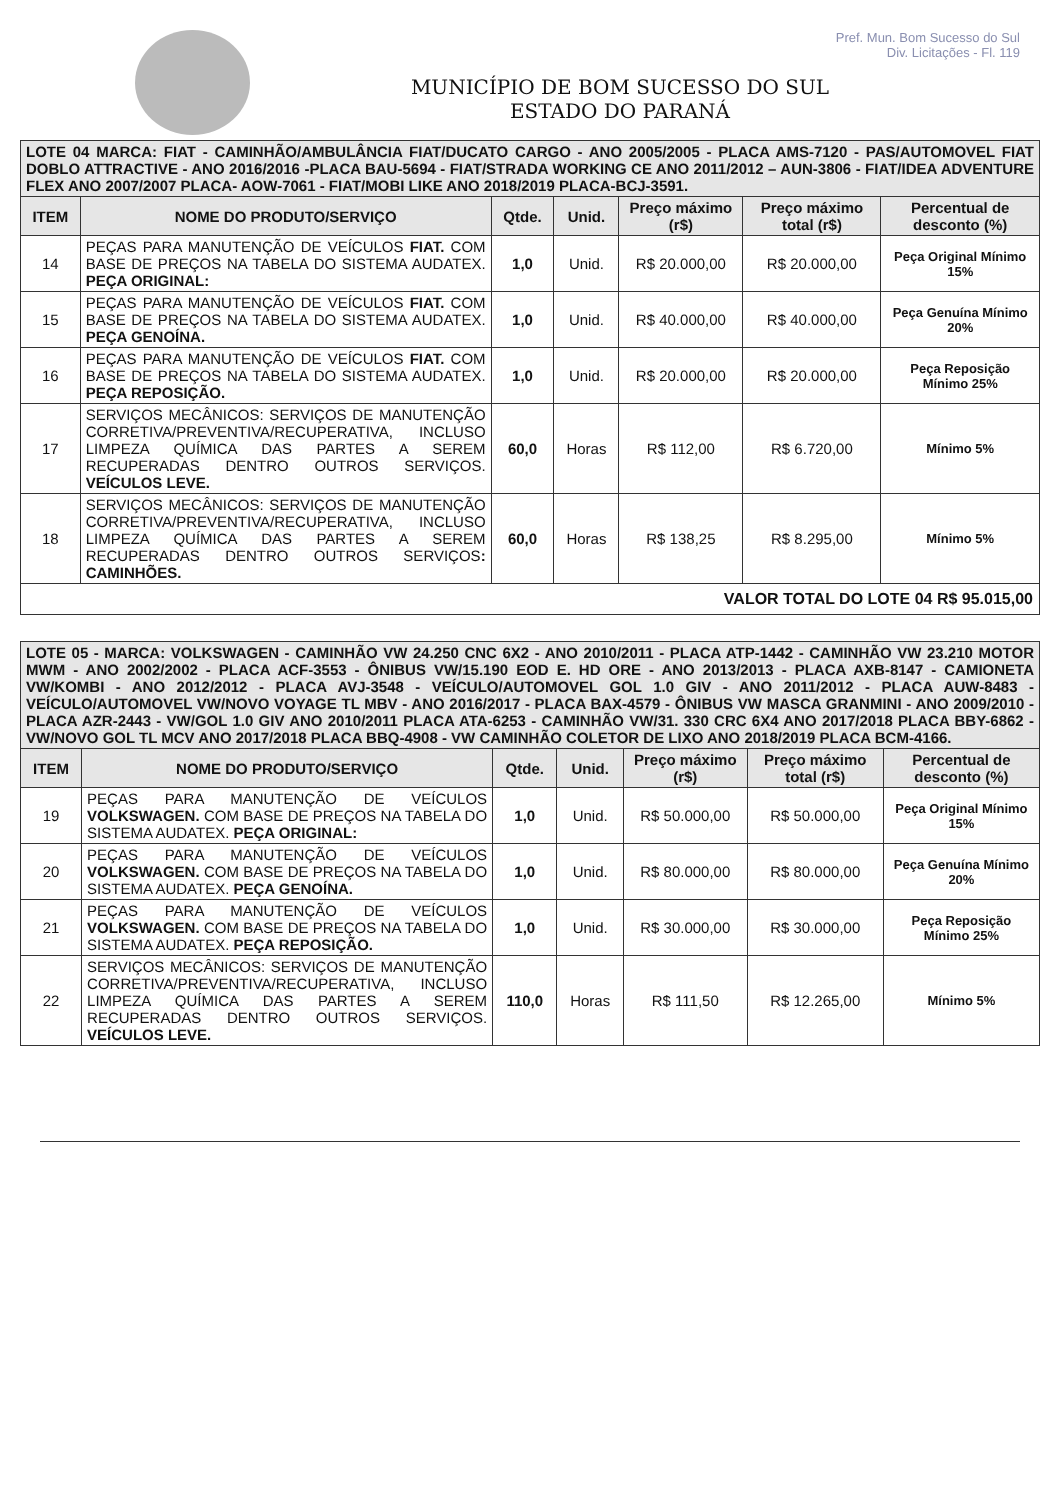Pref. Mun. Bom Sucesso do Sul
Div. Licitações - Fl. 119
MUNICÍPIO DE BOM SUCESSO DO SUL
ESTADO DO PARANÁ
| LOTE 04 MARCA: FIAT - CAMINHÃO/AMBULÂNCIA FIAT/DUCATO CARGO - ANO 2005/2005 - PLACA AMS-7120 - PAS/AUTOMOVEL FIAT DOBLO ATTRACTIVE - ANO 2016/2016 -PLACA BAU-5694 - FIAT/STRADA WORKING CE ANO 2011/2012 – AUN-3806 - FIAT/IDEA ADVENTURE FLEX ANO 2007/2007 PLACA- AOW-7061 - FIAT/MOBI LIKE ANO 2018/2019 PLACA-BCJ-3591. | | | | | | |
| ITEM | NOME DO PRODUTO/SERVIÇO | Qtde. | Unid. | Preço máximo (r$) | Preço máximo total (r$) | Percentual de desconto (%) |
| 14 | PEÇAS PARA MANUTENÇÃO DE VEÍCULOS FIAT. COM BASE DE PREÇOS NA TABELA DO SISTEMA AUDATEX. PEÇA ORIGINAL: | 1,0 | Unid. | R$ 20.000,00 | R$ 20.000,00 | Peça Original Mínimo 15% |
| 15 | PEÇAS PARA MANUTENÇÃO DE VEÍCULOS FIAT. COM BASE DE PREÇOS NA TABELA DO SISTEMA AUDATEX. PEÇA GENOÍNA. | 1,0 | Unid. | R$ 40.000,00 | R$ 40.000,00 | Peça Genuína Mínimo 20% |
| 16 | PEÇAS PARA MANUTENÇÃO DE VEÍCULOS FIAT. COM BASE DE PREÇOS NA TABELA DO SISTEMA AUDATEX. PEÇA REPOSIÇÃO. | 1,0 | Unid. | R$ 20.000,00 | R$ 20.000,00 | Peça Reposição Mínimo 25% |
| 17 | SERVIÇOS MECÂNICOS: SERVIÇOS DE MANUTENÇÃO CORRETIVA/PREVENTIVA/RECUPERATIVA, INCLUSO LIMPEZA QUÍMICA DAS PARTES A SEREM RECUPERADAS DENTRO OUTROS SERVIÇOS. VEÍCULOS LEVE. | 60,0 | Horas | R$ 112,00 | R$ 6.720,00 | Mínimo 5% |
| 18 | SERVIÇOS MECÂNICOS: SERVIÇOS DE MANUTENÇÃO CORRETIVA/PREVENTIVA/RECUPERATIVA, INCLUSO LIMPEZA QUÍMICA DAS PARTES A SEREM RECUPERADAS DENTRO OUTROS SERVIÇOS : CAMINHÕES. | 60,0 | Horas | R$ 138,25 | R$ 8.295,00 | Mínimo 5% |
| VALOR TOTAL DO LOTE 04 R$ 95.015,00 | | | | | | |
| LOTE 05 - MARCA: VOLKSWAGEN - CAMINHÃO VW 24.250 CNC 6X2 - ANO 2010/2011 - PLACA ATP-1442 - CAMINHÃO VW 23.210 MOTOR MWM - ANO 2002/2002 - PLACA ACF-3553 - ÔNIBUS VW/15.190 EOD E. HD ORE - ANO 2013/2013 - PLACA AXB-8147 - CAMIONETA VW/KOMBI - ANO 2012/2012 - PLACA AVJ-3548 - VEÍCULO/AUTOMOVEL GOL 1.0 GIV - ANO 2011/2012 - PLACA AUW-8483 - VEÍCULO/AUTOMOVEL VW/NOVO VOYAGE TL MBV - ANO 2016/2017 - PLACA BAX-4579 - ÔNIBUS VW MASCA GRANMINI - ANO 2009/2010 -PLACA AZR-2443 - VW/GOL 1.0 GIV ANO 2010/2011 PLACA ATA-6253 - CAMINHÃO VW/31. 330 CRC 6X4 ANO 2017/2018 PLACA BBY-6862 - VW/NOVO GOL TL MCV ANO 2017/2018 PLACA BBQ-4908 - VW CAMINHÃO COLETOR DE LIXO ANO 2018/2019 PLACA BCM-4166. | | | | | | |
| ITEM | NOME DO PRODUTO/SERVIÇO | Qtde. | Unid. | Preço máximo (r$) | Preço máximo total (r$) | Percentual de desconto (%) |
| 19 | PEÇAS PARA MANUTENÇÃO DE VEÍCULOS VOLKSWAGEN. COM BASE DE PREÇOS NA TABELA DO SISTEMA AUDATEX. PEÇA ORIGINAL: | 1,0 | Unid. | R$ 50.000,00 | R$ 50.000,00 | Peça Original Mínimo 15% |
| 20 | PEÇAS PARA MANUTENÇÃO DE VEÍCULOS VOLKSWAGEN. COM BASE DE PREÇOS NA TABELA DO SISTEMA AUDATEX. PEÇA GENOÍNA. | 1,0 | Unid. | R$ 80.000,00 | R$ 80.000,00 | Peça Genuína Mínimo 20% |
| 21 | PEÇAS PARA MANUTENÇÃO DE VEÍCULOS VOLKSWAGEN. COM BASE DE PREÇOS NA TABELA DO SISTEMA AUDATEX. PEÇA REPOSIÇÃO. | 1,0 | Unid. | R$ 30.000,00 | R$ 30.000,00 | Peça Reposição Mínimo 25% |
| 22 | SERVIÇOS MECÂNICOS: SERVIÇOS DE MANUTENÇÃO CORRETIVA/PREVENTIVA/RECUPERATIVA, INCLUSO LIMPEZA QUÍMICA DAS PARTES A SEREM RECUPERADAS DENTRO OUTROS SERVIÇOS. VEÍCULOS LEVE. | 110,0 | Horas | R$ 111,50 | R$ 12.265,00 | Mínimo 5% |